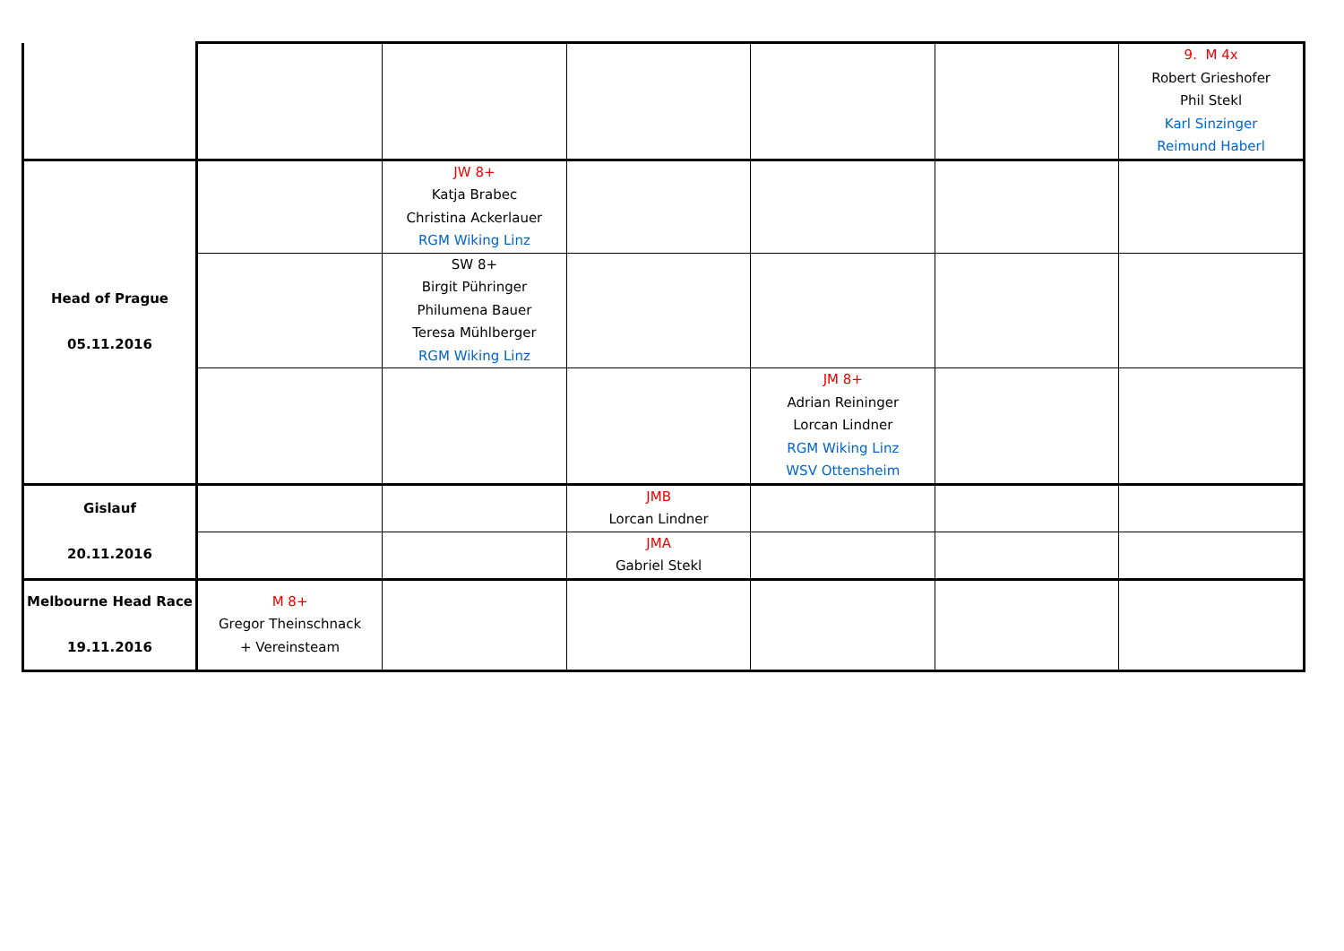| | | | | | | 9. M 4x Robert Grieshofer Phil Stekl Karl Sinzinger Reimund Haberl |
| Head of Prague 05.11.2016 | | JW 8+ Katja Brabec Christina Ackerlauer RGM Wiking Linz | | | | |
| | | SW 8+ Birgit Pühringer Philumena Bauer Teresa Mühlberger RGM Wiking Linz | | | | |
| | | | | JM 8+ Adrian Reininger Lorcan Lindner RGM Wiking Linz WSV Ottensheim | | |
| Gislauf 20.11.2016 | | | JMB Lorcan Lindner | | | |
| | | | JMA Gabriel Stekl | | | |
| Melbourne Head Race 19.11.2016 | M 8+ Gregor Theinschnack + Vereinsteam | | | | | |